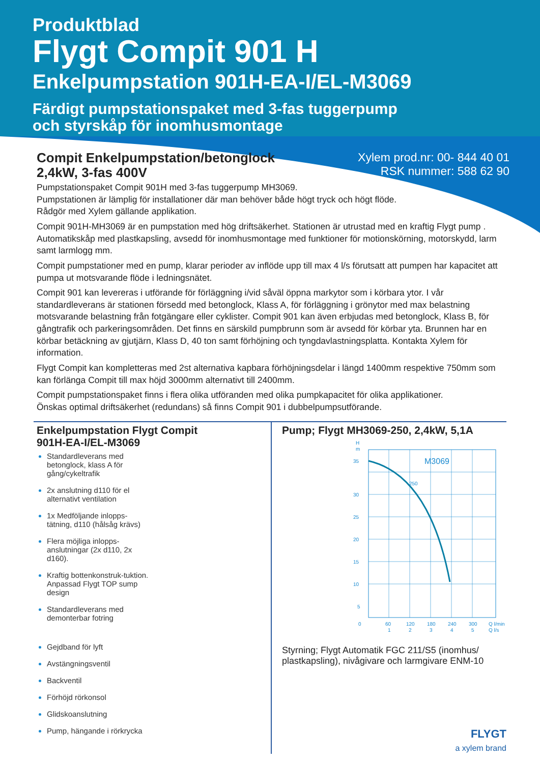Produktblad
Flygt Compit 901 H
Enkelpumpstation 901H-EA-I/EL-M3069
Färdigt pumpstationspaket med 3-fas tuggerpump
och styrskåp för inomhusmontage
Compit Enkelpumpstation/betonglock
2,4kW, 3-fas 400V
Xylem prod.nr: 00- 844 40 01
RSK nummer: 588 62 90
Pumpstationspaket Compit 901H med 3-fas tuggerpump MH3069.
Pumpstationen är lämplig för installationer där man behöver både högt tryck och högt flöde.
Rådgör med Xylem gällande applikation.
Compit 901H-MH3069 är en pumpstation med hög driftsäkerhet. Stationen är utrustad med en kraftig Flygt pump . Automatikskåp med plastkapsling, avsedd för inomhusmontage med funktioner för motionskörning, motorskydd, larm samt larmlogg mm.
Compit pumpstationer med en pump, klarar perioder av inflöde upp till max 4 l/s förutsatt att pumpen har kapacitet att pumpa ut motsvarande flöde i ledningsnätet.
Compit 901 kan levereras i utförande för förläggning i/vid såväl öppna markytor som i körbara ytor. I vår standardleverans är stationen försedd med betonglock, Klass A, för förläggning i grönytor med max belastning motsvarande belastning från fotgängare eller cyklister. Compit 901 kan även erbjudas med betonglock, Klass B, för gångtrafik och parkeringsområden. Det finns en särskild pumpbrunn som är avsedd för körbar yta. Brunnen har en körbar betäckning av gjutjärn, Klass D, 40 ton samt förhöjning och tyngdavlastningsplatta. Kontakta Xylem för information.
Flygt Compit kan kompletteras med 2st alternativa kapbara förhöjningsdelar i längd 1400mm respektive 750mm som kan förlänga Compit till max höjd 3000mm alternativt till 2400mm.
Compit pumpstationspaket finns i flera olika utföranden med olika pumpkapacitet för olika applikationer.
Önskas optimal driftsäkerhet (redundans) så finns Compit 901 i dubbelpumpsutförande.
Enkelpumpstation Flygt Compit
901H-EA-I/EL-M3069
Standardleverans med betonglock, klass A för gång/cykeltrafik
2x anslutning d110 för el alternativt ventilation
1x Medföljande inlopps-tätning, d110 (hålsåg krävs)
Flera möjliga inlopps-anslutningar (2x d110, 2x d160).
Kraftig bottenkonstruk-tuktion. Anpassad Flygt TOP sump design
Standardleverans med demonterbar fotring
Gejdband för lyft
Avstängningsventil
Backventil
Förhöjd rörkonsol
Glidskoanslutning
Pump, hängande i rörkrycka
Pump; Flygt MH3069-250, 2,4kW, 5,1A
H
m
35
30
25
20
15
10
5
0
M3069
250
60
120
180
240
300
Q l/min
1
2
3
4
5
Q l/s
Styrning; Flygt Automatik FGC 211/S5 (inomhus/ plastkapsling), nivågivare och larmgivare ENM-10
FLYGT
a xylem brand